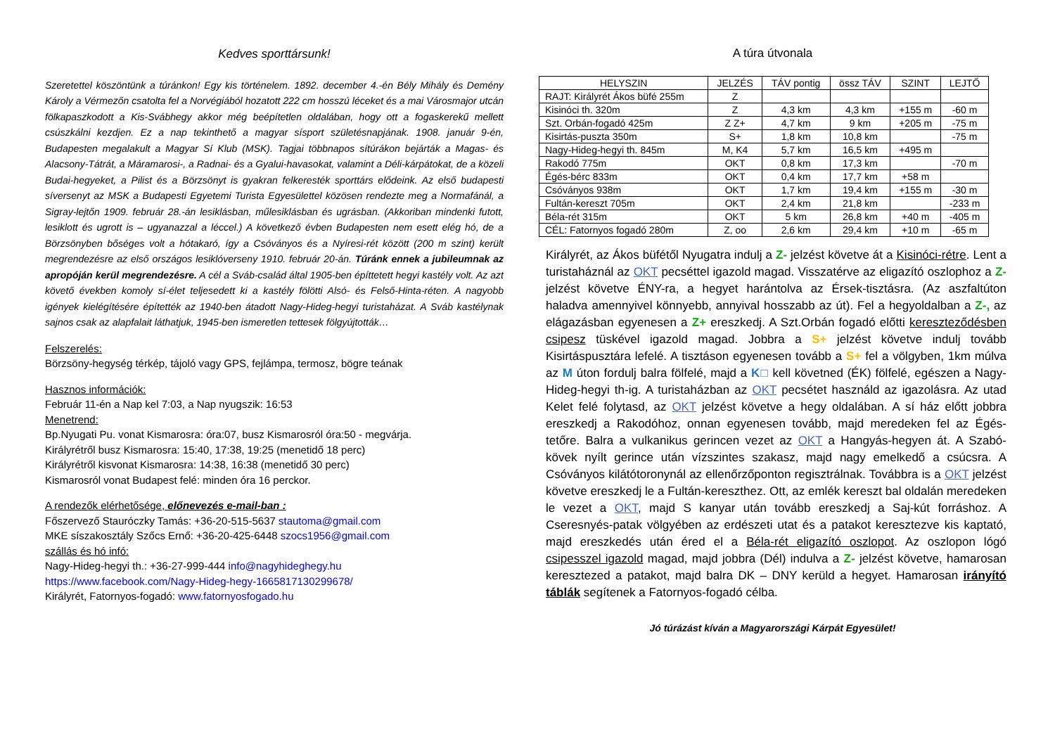Kedves sporttársunk!
Szeretettel köszöntünk a túránkon! Egy kis történelem. 1892. december 4.-én Bély Mihály és Demény Károly a Vérmezőn csatolta fel a Norvégiából hozatott 222 cm hosszú léceket és a mai Városmajor utcán fölkapaszkodott a Kis-Svábhegy akkor még beépítetlen oldalában, hogy ott a fogaskerekű mellett csúszkálni kezdjen. Ez a nap tekinthető a magyar sísport születésnapjának. 1908. január 9-én, Budapesten megalakult a Magyar Sí Klub (MSK). Tagjai többnapos sítúrákon bejárták a Magas- és Alacsony-Tátrát, a Máramarosi-, a Radnai- és a Gyalui-havasokat, valamint a Déli-kárpátokat, de a közeli Budai-hegyeket, a Pilist és a Börzsönyt is gyakran felkeresték sporttárs elődeink. Az első budapesti síversenyt az MSK a Budapesti Egyetemi Turista Egyesülettel közösen rendezte meg a Normafánál, a Sigray-lejtőn 1909. február 28.-án lesiklásban, műlesiklásban és ugrásban. (Akkoriban mindenki futott, lesiklott és ugrott is – ugyanazzal a léccel.) A következő évben Budapesten nem esett elég hó, de a Börzsönyben bőséges volt a hótakaró, így a Csóványos és a Nyíresi-rét között (200 m szint) került megrendezésre az első országos lesiklóverseny 1910. február 20-án. Túránk ennek a jubileumnak az apropóján kerül megrendezésre. A cél a Sváb-család által 1905-ben építtetett hegyi kastély volt. Az azt követő években komoly sí-élet teljesedett ki a kastély fölötti Alsó- és Felső-Hinta-réten. A nagyobb igények kielégítésére építették az 1940-ben átadott Nagy-Hideg-hegyi turistaházat. A Sváb kastélynak sajnos csak az alapfalait láthatjuk, 1945-ben ismeretlen tettesek fölgyújtották…
Felszerelés:
Börzsöny-hegység térkép, tájoló vagy GPS, fejlámpa, termosz, bögre teának
Hasznos információk:
Február 11-én a Nap kel 7:03, a Nap nyugszik: 16:53
Menetrend:
Bp.Nyugati Pu. vonat Kismarosra: óra:07, busz Kismarosról óra:50 - megvárja.
Királyrétről busz Kismarosra: 15:40, 17:38, 19:25 (menetidő 18 perc)
Királyrétről kisvonat Kismarosra: 14:38, 16:38 (menetidő 30 perc)
Kismarosról vonat Budapest felé: minden óra 16 perckor.
A rendezők elérhetősége, előnevezés e-mail-ban :
Főszervező Stauróczky Tamás: +36-20-515-5637 stautoma@gmail.com
MKE síszakosztály Szőcs Ernő: +36-20-425-6448 szocs1956@gmail.com
szállás és hó infó:
Nagy-Hideg-hegyi th.: +36-27-999-444 info@nagyhideghegy.hu
https://www.facebook.com/Nagy-Hideg-hegy-1665817130299678/
Királyrét, Fatornyos-fogadó: www.fatornyosfogado.hu
A túra útvonala
| HELYSZIN | JELZÉS | TÁV pontig | össz TÁV | SZINT | LEJTŐ |
| --- | --- | --- | --- | --- | --- |
| RAJT: Királyrét Ákos büfé 255m | Z | | | | |
| Kisinóci th. 320m | Z | 4,3 km | 4,3 km | +155 m | -60 m |
| Szt. Orbán-fogadó 425m | Z Z+ | 4,7 km | 9 km | +205 m | -75 m |
| Kisirtás-puszta 350m | S+ | 1,8 km | 10,8 km | | -75 m |
| Nagy-Hideg-hegyi th. 845m | M, K4 | 5,7 km | 16,5 km | +495 m | |
| Rakodó 775m | OKT | 0,8 km | 17,3 km | | -70 m |
| Égés-bérc 833m | OKT | 0,4 km | 17,7 km | +58 m | |
| Csóványos 938m | OKT | 1,7 km | 19,4 km | +155 m | -30 m |
| Fultán-kereszt 705m | OKT | 2,4 km | 21,8 km | | -233 m |
| Béla-rét 315m | OKT | 5 km | 26,8 km | +40 m | -405 m |
| CÉL: Fatornyos fogadó 280m | Z, oo | 2,6 km | 29,4 km | +10 m | -65 m |
Királyrét, az Ákos büfétől Nyugatra indulj a Z- jelzést követve át a Kisinóci-rétre. Lent a turistaháznál az OKT pecséttel igazold magad. Visszatérve az eligazító oszlophoz a Z- jelzést követve ÉNY-ra, a hegyet harántolva az Érsek-tisztásra. (Az aszfaltúton haladva amennyivel könnyebb, annyival hosszabb az út). Fel a hegyoldalban a Z-, az elágazásban egyenesen a Z+ ereszkedj. A Szt.Orbán fogadó előtti kereszteződésben csipesz tüskével igazold magad. Jobbra a S+ jelzést követve indulj tovább Kisirtáspusztára lefelé. A tisztáson egyenesen tovább a S+ fel a völgyben, 1km múlva az M úton fordulj balra fölfelé, majd a K□ kell követned (ÉK) fölfelé, egészen a Nagy-Hideg-hegyi th-ig. A turistaházban az OKT pecsétet használd az igazolásra. Az utad Kelet felé folytasd, az OKT jelzést követve a hegy oldalában. A sí ház előtt jobbra ereszkedj a Rakodóhoz, onnan egyenesen tovább, majd meredeken fel az Égés-tetőre. Balra a vulkanikus gerincen vezet az OKT a Hangyás-hegyen át. A Szabó-kövek nyílt gerince után vízszintes szakasz, majd nagy emelkedő a csúcsra. A Csóványos kilátótoronynál az ellenőrzőponton regisztrálnak. Továbbra is a OKT jelzést követve ereszkedj le a Fultán-kereszthez. Ott, az emlék kereszt bal oldalán meredeken le vezet a OKT, majd S kanyar után tovább ereszkedj a Saj-kút forráshoz. A Cseresnyés-patak völgyében az erdészeti utat és a patakot keresztezve kis kaptató, majd ereszkedés után éred el a Béla-rét eligazító oszlopot. Az oszlopon lógó csipesszel igazold magad, majd jobbra (Dél) indulva a Z- jelzést követve, hamarosan keresztezed a patakot, majd balra DK – DNY kerüld a hegyet. Hamarosan irányító táblák segítenek a Fatornyos-fogadó célba.
Jó túrázást kíván a Magyarországi Kárpát Egyesület!